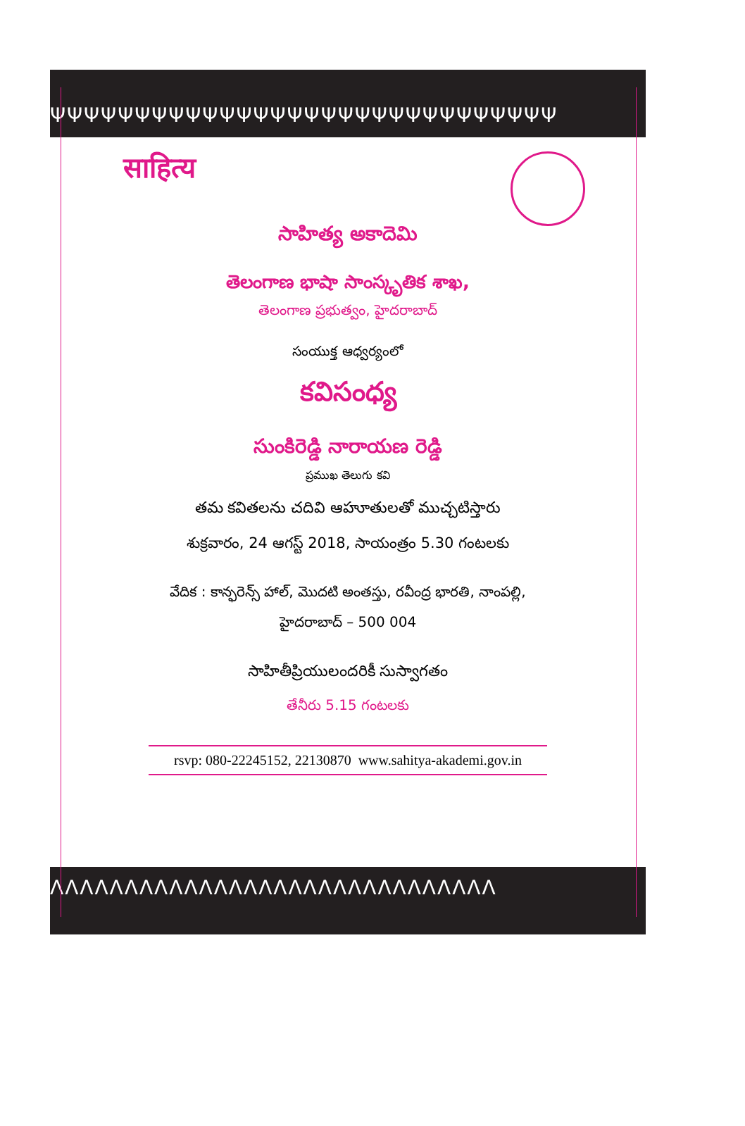ΨΨΨΨΨΨΨΨΨΨΨΨΨΨΨΨΨΨΨΨΨΨΨΨΨΨΨΨΨΨ
साहित्य
సాహిత్య అకాదెమి
తెలంగాణ భాషా సాంస్కృతిక శాఖ,
తెలంగాణ ప్రభుత్వం, హైదరాబాద్
సంయుక్త ఆధ్వర్యంలో
కవిసంధ్య
సుంకిరెడ్డి నారాయణ రెడ్డి
ప్రముఖ తెలుగు కవి
తమ కవితలను చదివి ఆహూతులతో ముచ్చటిస్తారు
శుక్రవారం, 24 ఆగస్ట్ 2018, సాయంత్రం 5.30 గంటలకు
వేదిక : కాన్ఫరెన్స్ హాల్, మొదటి అంతస్తు, రవీంద్ర భారతి, నాంపల్లి,
హైదరాబాద్ – 500 004
సాహితీప్రియులందరికీ సుస్వాగతం
తేనీరు 5.15 గంటలకు
rsvp: 080-22245152, 22130870 www.sahitya-akademi.gov.in
ΛΛΛΛΛΛΛΛΛΛΛΛΛΛΛΛΛΛΛΛΛΛΛΛΛΛΛΛΛΛ